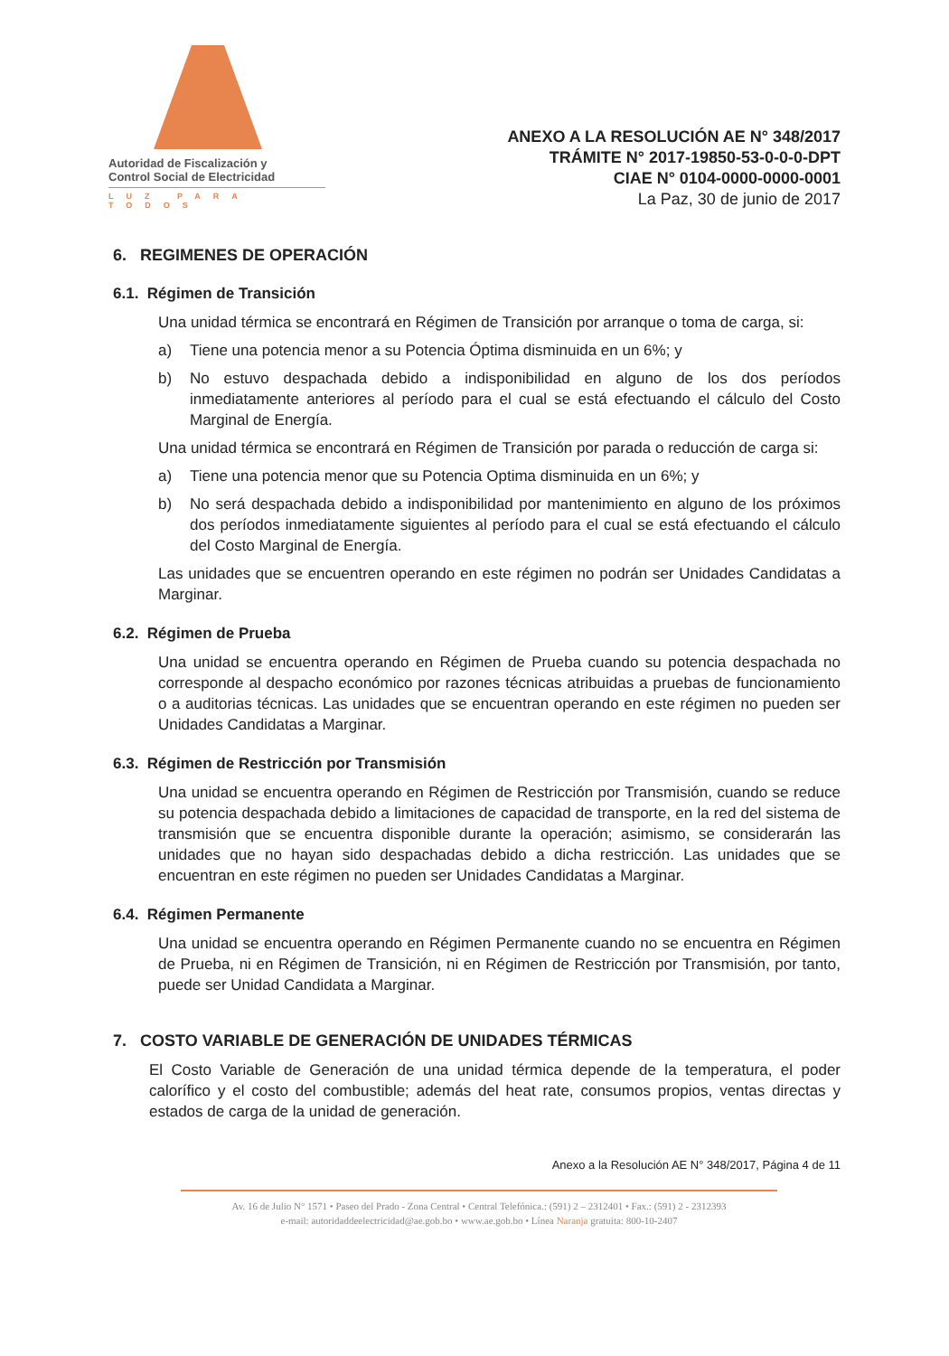Autoridad de Fiscalización y
Control Social de Electricidad
LUZ PARA TODOS
ANEXO A LA RESOLUCIÓN AE N° 348/2017
TRÁMITE N° 2017-19850-53-0-0-0-DPT
CIAE N° 0104-0000-0000-0001
La Paz, 30 de junio de 2017
6. REGIMENES DE OPERACIÓN
6.1. Régimen de Transición
Una unidad térmica se encontrará en Régimen de Transición por arranque o toma de carga, si:
a) Tiene una potencia menor a su Potencia Óptima disminuida en un 6%; y
b) No estuvo despachada debido a indisponibilidad en alguno de los dos períodos inmediatamente anteriores al período para el cual se está efectuando el cálculo del Costo Marginal de Energía.
Una unidad térmica se encontrará en Régimen de Transición por parada o reducción de carga si:
a) Tiene una potencia menor que su Potencia Optima disminuida en un 6%; y
b) No será despachada debido a indisponibilidad por mantenimiento en alguno de los próximos dos períodos inmediatamente siguientes al período para el cual se está efectuando el cálculo del Costo Marginal de Energía.
Las unidades que se encuentren operando en este régimen no podrán ser Unidades Candidatas a Marginar.
6.2. Régimen de Prueba
Una unidad se encuentra operando en Régimen de Prueba cuando su potencia despachada no corresponde al despacho económico por razones técnicas atribuidas a pruebas de funcionamiento o a auditorias técnicas. Las unidades que se encuentran operando en este régimen no pueden ser Unidades Candidatas a Marginar.
6.3. Régimen de Restricción por Transmisión
Una unidad se encuentra operando en Régimen de Restricción por Transmisión, cuando se reduce su potencia despachada debido a limitaciones de capacidad de transporte, en la red del sistema de transmisión que se encuentra disponible durante la operación; asimismo, se considerarán las unidades que no hayan sido despachadas debido a dicha restricción. Las unidades que se encuentran en este régimen no pueden ser Unidades Candidatas a Marginar.
6.4. Régimen Permanente
Una unidad se encuentra operando en Régimen Permanente cuando no se encuentra en Régimen de Prueba, ni en Régimen de Transición, ni en Régimen de Restricción por Transmisión, por tanto, puede ser Unidad Candidata a Marginar.
7. COSTO VARIABLE DE GENERACIÓN DE UNIDADES TÉRMICAS
El Costo Variable de Generación de una unidad térmica depende de la temperatura, el poder calorífico y el costo del combustible; además del heat rate, consumos propios, ventas directas y estados de carga de la unidad de generación.
Anexo a la Resolución AE N° 348/2017, Página 4 de 11
Av. 16 de Julio N° 1571 • Paseo del Prado - Zona Central • Central Telefónica.: (591) 2 – 2312401 • Fax.: (591) 2 - 2312393
e-mail: autoridaddeelectricidad@ae.gob.bo • www.ae.gob.bo • Línea Naranja gratuita: 800-10-2407